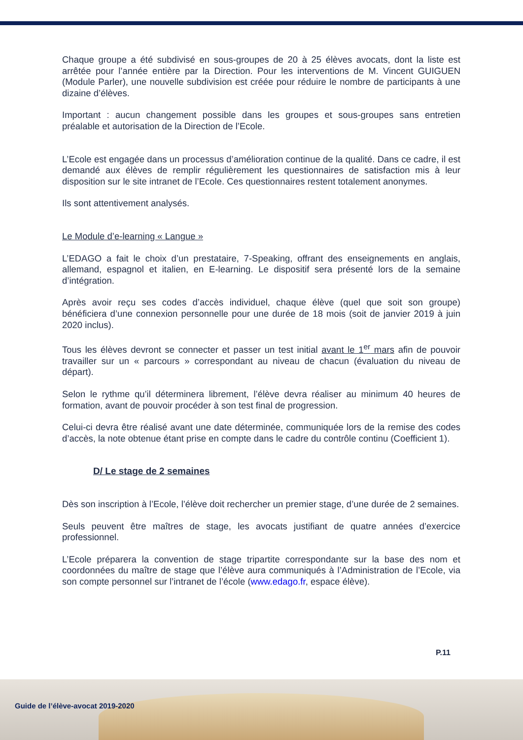Chaque groupe a été subdivisé en sous-groupes de 20 à 25 élèves avocats, dont la liste est arrêtée pour l’année entière par la Direction. Pour les interventions de M. Vincent GUIGUEN (Module Parler), une nouvelle subdivision est créée pour réduire le nombre de participants à une dizaine d’élèves.
Important : aucun changement possible dans les groupes et sous-groupes sans entretien préalable et autorisation de la Direction de l’Ecole.
L’Ecole est engagée dans un processus d’amélioration continue de la qualité. Dans ce cadre, il est demandé aux élèves de remplir régulièrement les questionnaires de satisfaction mis à leur disposition sur le site intranet de l’Ecole. Ces questionnaires restent totalement anonymes.
Ils sont attentivement analysés.
Le Module d’e-learning « Langue »
L’EDAGO a fait le choix d’un prestataire, 7-Speaking, offrant des enseignements en anglais, allemand, espagnol et italien, en E-learning. Le dispositif sera présenté lors de la semaine d’intégration.
Après avoir reçu ses codes d’accès individuel, chaque élève (quel que soit son groupe) bénéficiera d’une connexion personnelle pour une durée de 18 mois (soit de janvier 2019 à juin 2020 inclus).
Tous les élèves devront se connecter et passer un test initial avant le 1<sup>er</sup> mars afin de pouvoir travailler sur un « parcours » correspondant au niveau de chacun (évaluation du niveau de départ).
Selon le rythme qu’il déterminera librement, l’élève devra réaliser au minimum 40 heures de formation, avant de pouvoir procéder à son test final de progression.
Celui-ci devra être réalisé avant une date déterminée, communiquée lors de la remise des codes d’accès, la note obtenue étant prise en compte dans le cadre du contrôle continu (Coefficient 1).
D/ Le stage de 2 semaines
Dès son inscription à l’Ecole, l’élève doit rechercher un premier stage, d’une durée de 2 semaines.
Seuls peuvent être maîtres de stage, les avocats justifiant de quatre années d’exercice professionnel.
L’Ecole préparera la convention de stage tripartite correspondante sur la base des nom et coordonnées du maître de stage que l’élève aura communiqués à l’Administration de l’Ecole, via son compte personnel sur l’intranet de l’école (www.edago.fr, espace élève).
P.11
Guide de l’élève-avocat 2019-2020